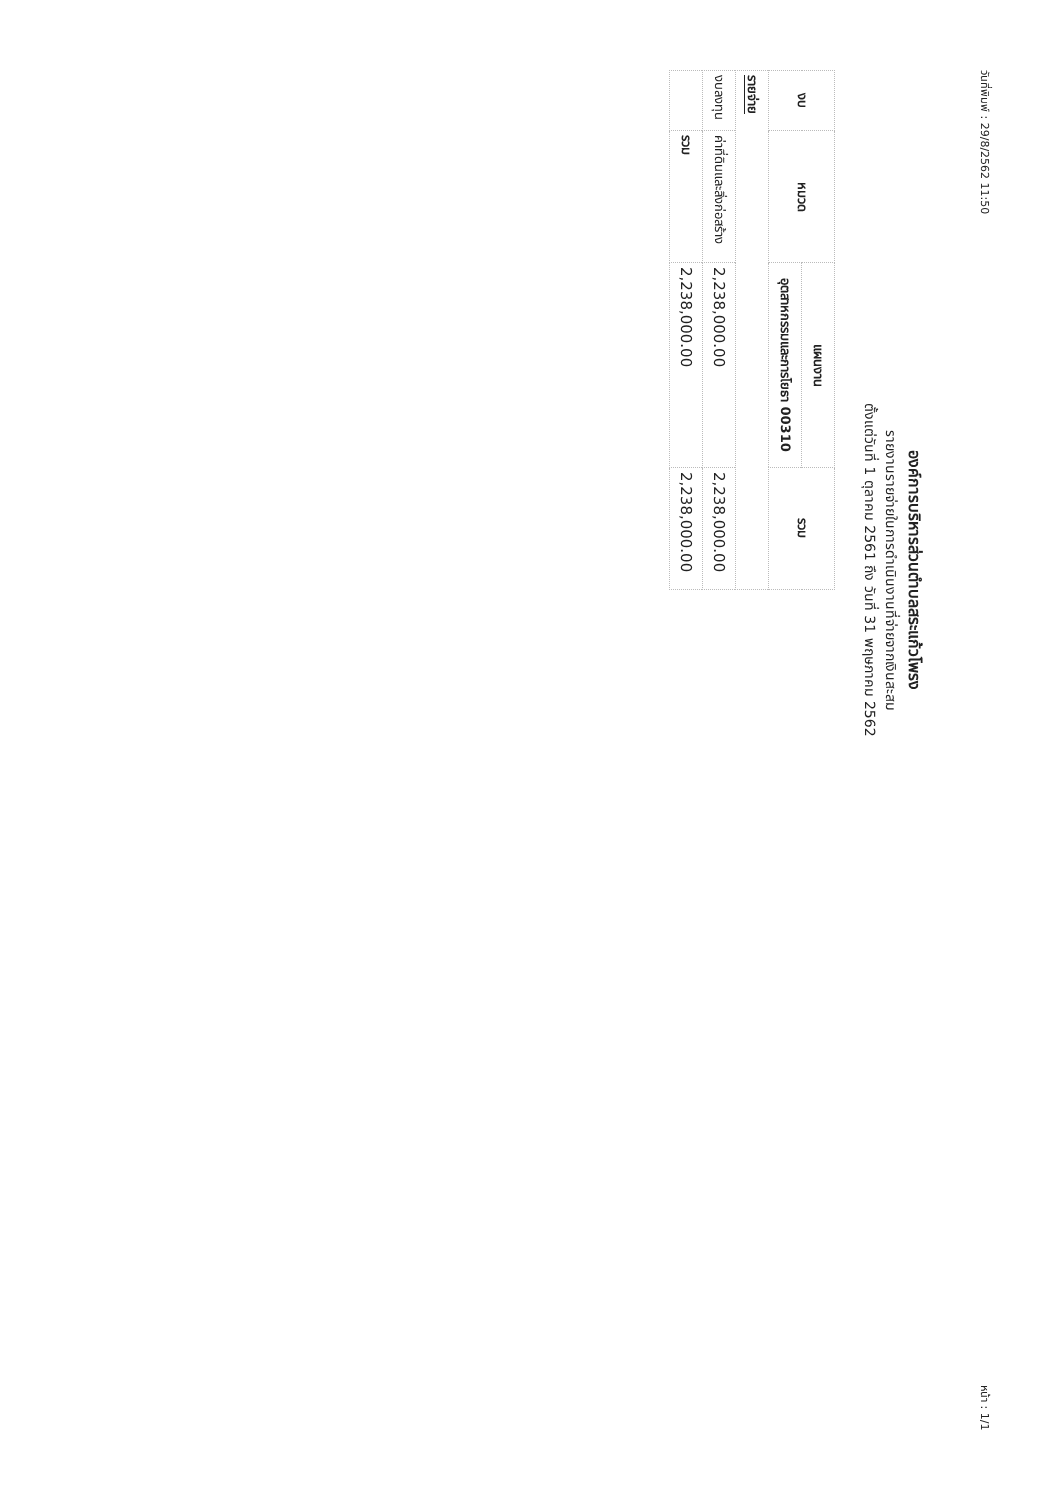วันที่พิมพ์ : 29/8/2562 11:50 หน้า : 1/1
องค์การบริหารส่วนตำบลสระแก้วโพรง
รายงานรายจ่ายในการดำเนินงานที่จ่ายจากเงินสะสม
ตั้งแต่วันที่ 1 ตุลาคม 2561 ถึง วันที่ 31 พฤษภาคม 2562
| งบ | หมวด | แผนงาน | รวม |
| --- | --- | --- | --- |
| | | อุตสาหกรรมและการโยธา 00310 | |
| รายจ่าย | | | |
| งบลงทุน | ค่าที่ดินและสิ่งก่อสร้าง | 2,238,000.00 | 2,238,000.00 |
| | รวม | 2,238,000.00 | 2,238,000.00 |